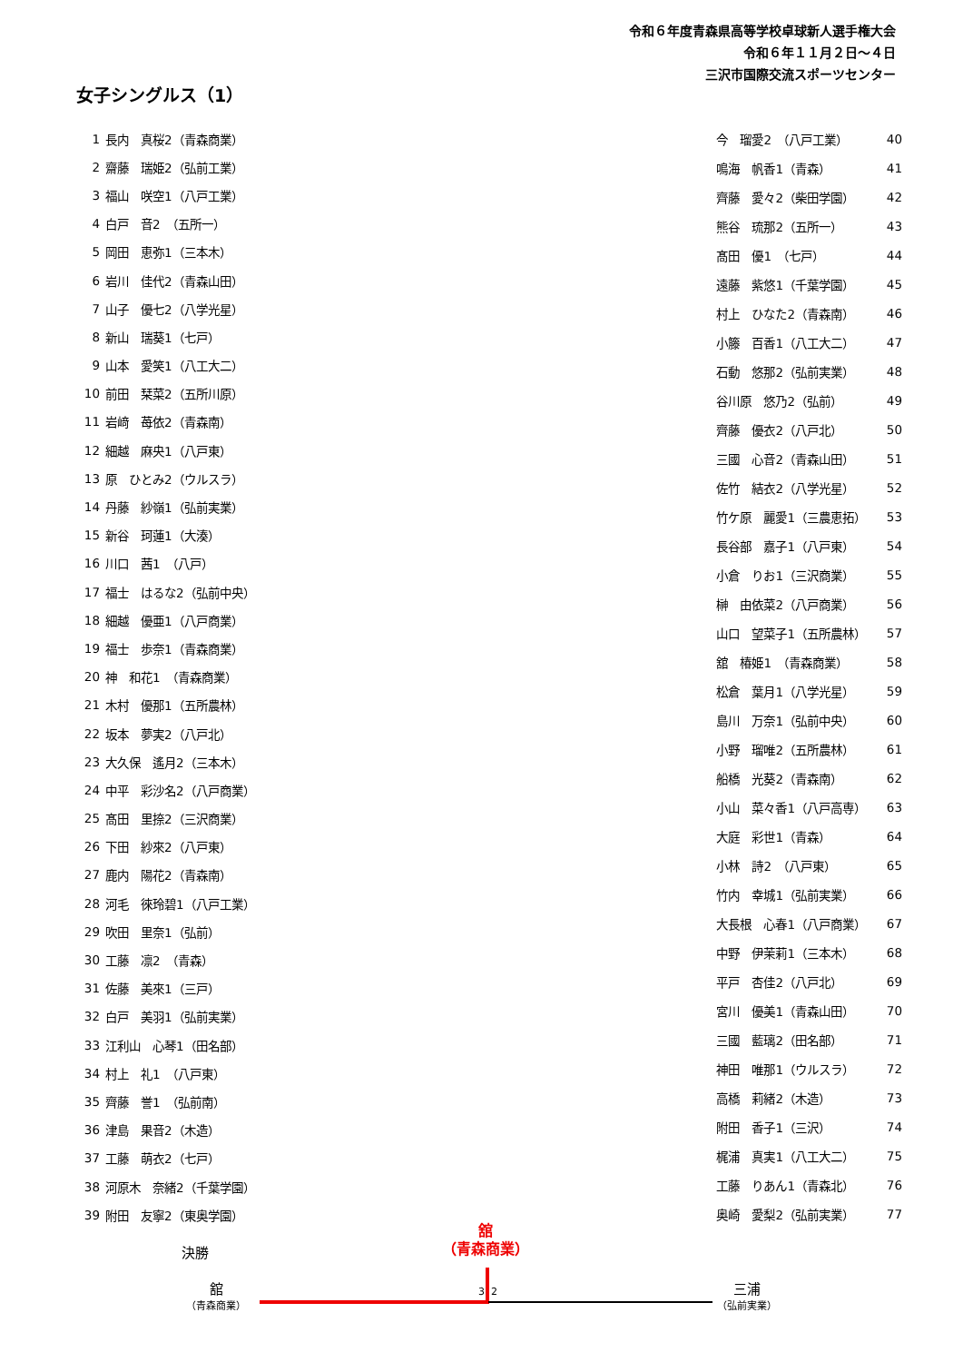令和６年度青森県高等学校卓球新人選手権大会
令和６年１１月２日～４日
三沢市国際交流スポーツセンター
女子シングルス（1）
| 1 | 長内 真桜2（青森商業） |
| 2 | 齋藤 瑞姫2（弘前工業） |
| 3 | 福山 咲空1（八戸工業） |
| 4 | 白戸 音2 （五所一） |
| 5 | 岡田 恵弥1（三本木） |
| 6 | 岩川 佳代2（青森山田） |
| 7 | 山子 優七2（八学光星） |
| 8 | 新山 瑞葵1（七戸） |
| 9 | 山本 愛笑1（八工大二） |
| 10 | 前田 栞菜2（五所川原） |
| 11 | 岩﨑 苺依2（青森南） |
| 12 | 細越 麻央1（八戸東） |
| 13 | 原 ひとみ2（ウルスラ） |
| 14 | 丹藤 紗嶺1（弘前実業） |
| 15 | 新谷 珂蓮1（大湊） |
| 16 | 川口 茜1 （八戸） |
| 17 | 福士 はるな2（弘前中央） |
| 18 | 細越 優亜1（八戸商業） |
| 19 | 福士 歩奈1（青森商業） |
| 20 | 神 和花1 （青森商業） |
| 21 | 木村 優那1（五所農林） |
| 22 | 坂本 夢実2（八戸北） |
| 23 | 大久保 遙月2（三本木） |
| 24 | 中平 彩沙名2（八戸商業） |
| 25 | 髙田 里捺2（三沢商業） |
| 26 | 下田 紗來2（八戸東） |
| 27 | 鹿内 陽花2（青森南） |
| 28 | 河毛 徠玲碧1（八戸工業） |
| 29 | 吹田 里奈1（弘前） |
| 30 | 工藤 凛2 （青森） |
| 31 | 佐藤 美來1（三戸） |
| 32 | 白戸 美羽1（弘前実業） |
| 33 | 江利山 心琴1（田名部） |
| 34 | 村上 礼1 （八戸東） |
| 35 | 齊藤 誉1 （弘前南） |
| 36 | 津島 果音2（木造） |
| 37 | 工藤 萌衣2（七戸） |
| 38 | 河原木 奈緒2（千葉学園） |
| 39 | 附田 友寧2（東奥学園） |
| 今 瑠愛2 （八戸工業） | 40 |
| 鳴海 帆香1（青森） | 41 |
| 齊藤 愛々2（柴田学園） | 42 |
| 熊谷 琉那2（五所一） | 43 |
| 髙田 優1 （七戸） | 44 |
| 遠藤 紫悠1（千葉学園） | 45 |
| 村上 ひなた2（青森南） | 46 |
| 小籐 百香1（八工大二） | 47 |
| 石動 悠那2（弘前実業） | 48 |
| 谷川原 悠乃2（弘前） | 49 |
| 齊藤 優衣2（八戸北） | 50 |
| 三國 心音2（青森山田） | 51 |
| 佐竹 結衣2（八学光星） | 52 |
| 竹ケ原 麗愛1（三農恵拓） | 53 |
| 長谷部 嘉子1（八戸東） | 54 |
| 小倉 りお1（三沢商業） | 55 |
| 榊 由依菜2（八戸商業） | 56 |
| 山口 望菜子1（五所農林） | 57 |
| 舘 椿姫1 （青森商業） | 58 |
| 松倉 葉月1（八学光星） | 59 |
| 島川 万奈1（弘前中央） | 60 |
| 小野 瑠唯2（五所農林） | 61 |
| 船橋 光葵2（青森南） | 62 |
| 小山 菜々香1（八戸高専） | 63 |
| 大庭 彩世1（青森） | 64 |
| 小林 詩2 （八戸東） | 65 |
| 竹内 幸城1（弘前実業） | 66 |
| 大長根 心春1（八戸商業） | 67 |
| 中野 伊茉莉1（三本木） | 68 |
| 平戸 杏佳2（八戸北） | 69 |
| 宮川 優美1（青森山田） | 70 |
| 三國 藍璃2（田名部） | 71 |
| 神田 唯那1（ウルスラ） | 72 |
| 高橋 莉緒2（木造） | 73 |
| 附田 香子1（三沢） | 74 |
| 梶浦 真実1（八工大二） | 75 |
| 工藤 りあん1（青森北） | 76 |
| 奥崎 愛梨2（弘前実業） | 77 |
決勝
舘
（青森商業）
3 2
舘
（青森商業）
三浦
（弘前実業）